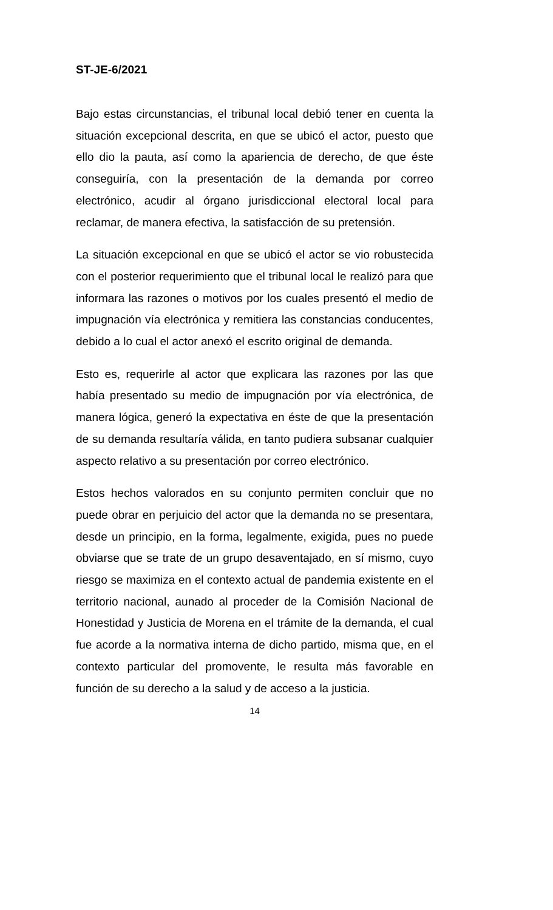ST-JE-6/2021
Bajo estas circunstancias, el tribunal local debió tener en cuenta la situación excepcional descrita, en que se ubicó el actor, puesto que ello dio la pauta, así como la apariencia de derecho, de que éste conseguiría, con la presentación de la demanda por correo electrónico, acudir al órgano jurisdiccional electoral local para reclamar, de manera efectiva, la satisfacción de su pretensión.
La situación excepcional en que se ubicó el actor se vio robustecida con el posterior requerimiento que el tribunal local le realizó para que informara las razones o motivos por los cuales presentó el medio de impugnación vía electrónica y remitiera las constancias conducentes, debido a lo cual el actor anexó el escrito original de demanda.
Esto es, requerirle al actor que explicara las razones por las que había presentado su medio de impugnación por vía electrónica, de manera lógica, generó la expectativa en éste de que la presentación de su demanda resultaría válida, en tanto pudiera subsanar cualquier aspecto relativo a su presentación por correo electrónico.
Estos hechos valorados en su conjunto permiten concluir que no puede obrar en perjuicio del actor que la demanda no se presentara, desde un principio, en la forma, legalmente, exigida, pues no puede obviarse que se trate de un grupo desaventajado, en sí mismo, cuyo riesgo se maximiza en el contexto actual de pandemia existente en el territorio nacional, aunado al proceder de la Comisión Nacional de Honestidad y Justicia de Morena en el trámite de la demanda, el cual fue acorde a la normativa interna de dicho partido, misma que, en el contexto particular del promovente, le resulta más favorable en función de su derecho a la salud y de acceso a la justicia.
14